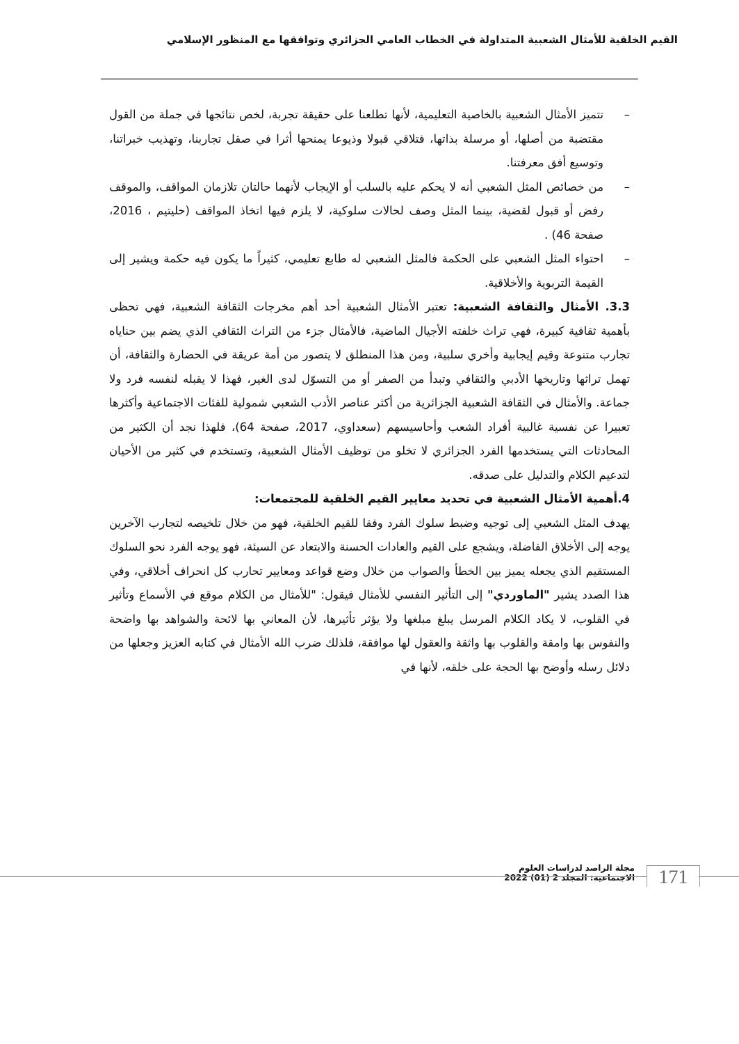القيم الخلقية للأمثال الشعبية المتداولة في الخطاب العامي الجزائري وتوافقها مع المنظور الإسلامي
– تتميز الأمثال الشعبية بالخاصية التعليمية، لأنها تطلعنا على حقيقة تجربة، لخص نتائجها في جملة من القول مقتضبة من أصلها، أو مرسلة بذاتها، فتلاقي قبولا وذيوعا يمنحها أثرا في صقل تجاربنا، وتهذيب خبراتنا، وتوسيع أفق معرفتنا.
– من خصائص المثل الشعبي أنه لا يحكم عليه بالسلب أو الإيجاب لأنهما حالتان تلازمان المواقف، والموقف رفض أو قبول لقضية، بينما المثل وصف لحالات سلوكية، لا يلزم فيها اتخاذ المواقف (حليتيم ، 2016، صفحة 46) .
– احتواء المثل الشعبي على الحكمة فالمثل الشعبي له طابع تعليمي، كثيراً ما يكون فيه حكمة ويشير إلى القيمة التربوية والأخلاقية.
3.3. الأمثال والثقافة الشعبية: تعتبر الأمثال الشعبية أحد أهم مخرجات الثقافة الشعبية، فهي تحظى بأهمية ثقافية كبيرة، فهي تراث خلفته الأجيال الماضية، فالأمثال جزء من التراث الثقافي الذي يضم بين حناياه تجارب متنوعة وقيم إيجابية وأخري سلبية، ومن هذا المنطلق لا يتصور من أمة عريقة في الحضارة والثقافة، أن تهمل تراثها وتاريخها الأدبي والثقافي وتبدأ من الصفر أو من التسوّل لدى الغير، فهذا لا يقبله لنفسه فرد ولا جماعة. والأمثال في الثقافة الشعبية الجزائرية من أكثر عناصر الأدب الشعبي شمولية للفئات الاجتماعية وأكثرها تعبيرا عن نفسية غالبية أفراد الشعب وأحاسيسهم (سعداوي، 2017، صفحة 64)، فلهذا نجد أن الكثير من المحادثات التي يستخدمها الفرد الجزائري لا تخلو من توظيف الأمثال الشعبية، وتستخدم في كثير من الأحيان لتدعيم الكلام والتدليل على صدقه.
4.أهمية الأمثال الشعبية في تحديد معايير القيم الخلقية للمجتمعات:
يهدف المثل الشعبي إلى توجيه وضبط سلوك الفرد وفقا للقيم الخلقية، فهو من خلال تلخيصه لتجارب الآخرين يوجه إلى الأخلاق الفاضلة، ويشجع على القيم والعادات الحسنة والابتعاد عن السيئة، فهو يوجه الفرد نحو السلوك المستقيم الذي يجعله يميز بين الخطأ والصواب من خلال وضع قواعد ومعايير تحارب كل انحراف أخلاقي، وفي هذا الصدد يشير "الماوردي" إلى التأثير النفسي للأمثال فيقول: "للأمثال من الكلام موقع في الأسماع وتأثير في القلوب، لا يكاد الكلام المرسل يبلغ مبلغها ولا يؤثر تأثيرها، لأن المعاني بها لائحة والشواهد بها واضحة والنفوس بها وامقة والقلوب بها واثقة والعقول لها موافقة، فلذلك ضرب الله الأمثال في كتابه العزيز وجعلها من دلائل رسله وأوضح بها الحجة على خلقه، لأنها في
مجلة الراصد لدراسات العلوم الاجتماعية: المجلد 2 (01) 2022
171